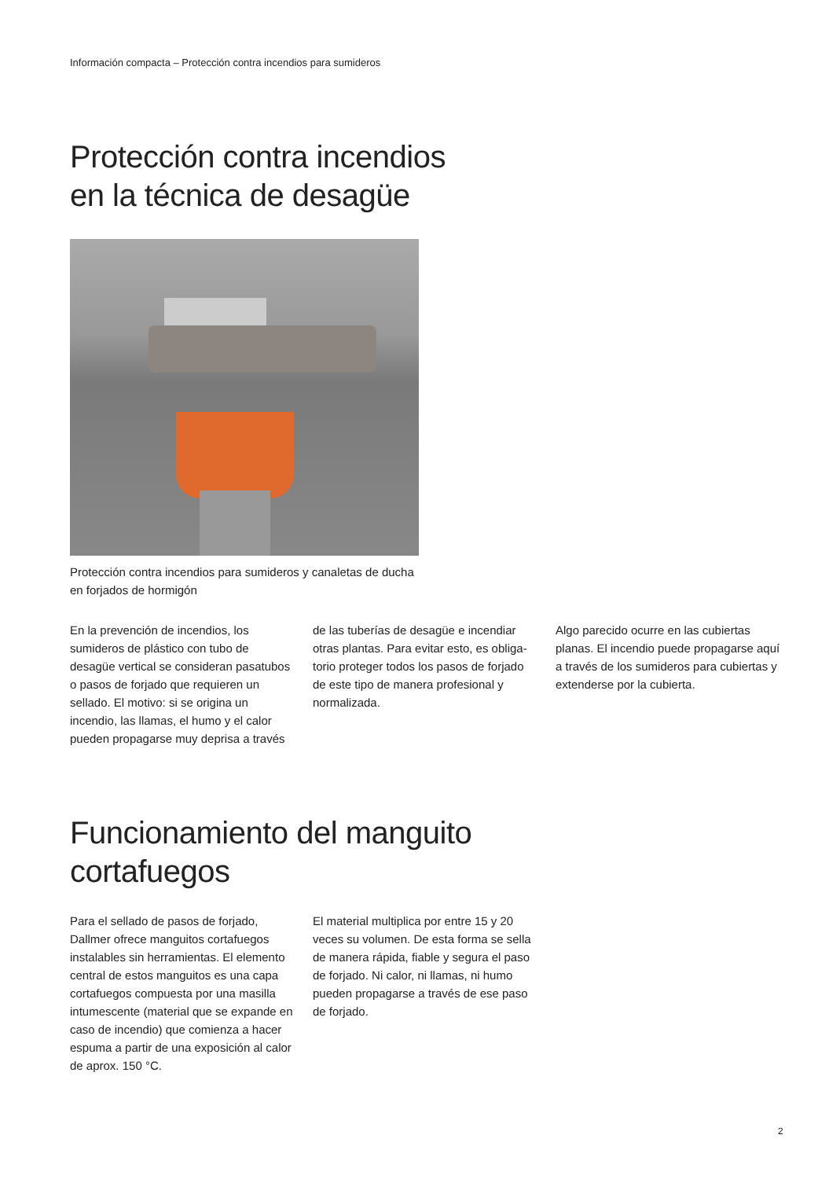Información compacta – Protección contra incendios para sumideros
Protección contra incendios
en la técnica de desagüe
Protección contra incendios para sumideros y canaletas de ducha en forjados de hormigón
En la prevención de incendios, los sumideros de plástico con tubo de desagüe vertical se consideran pasatubos o pasos de forjado que requieren un sellado. El motivo: si se origina un incendio, las llamas, el humo y el calor pueden propagarse muy deprisa a través
de las tuberías de desagüe e incendiar otras plantas. Para evitar esto, es obliga­torio proteger todos los pasos de forjado de este tipo de manera profesional y normalizada.
Algo parecido ocurre en las cubiertas planas. El incendio puede propagarse aquí a través de los sumideros para cubiertas y extenderse por la cubierta.
Funcionamiento del manguito
cortafuegos
Para el sellado de pasos de forjado, Dallmer ofrece manguitos cortafuegos instalables sin herramientas. El elemento central de estos manguitos es una capa cortafuegos compuesta por una masilla intumescente (material que se expande en caso de incendio) que comienza a hacer espuma a partir de una exposición al calor de aprox. 150 °C.
El material multiplica por entre 15 y 20 veces su volumen. De esta forma se sella de manera rápida, fiable y segura el paso de forjado. Ni calor, ni llamas, ni humo pueden propagarse a través de ese paso de forjado.
2